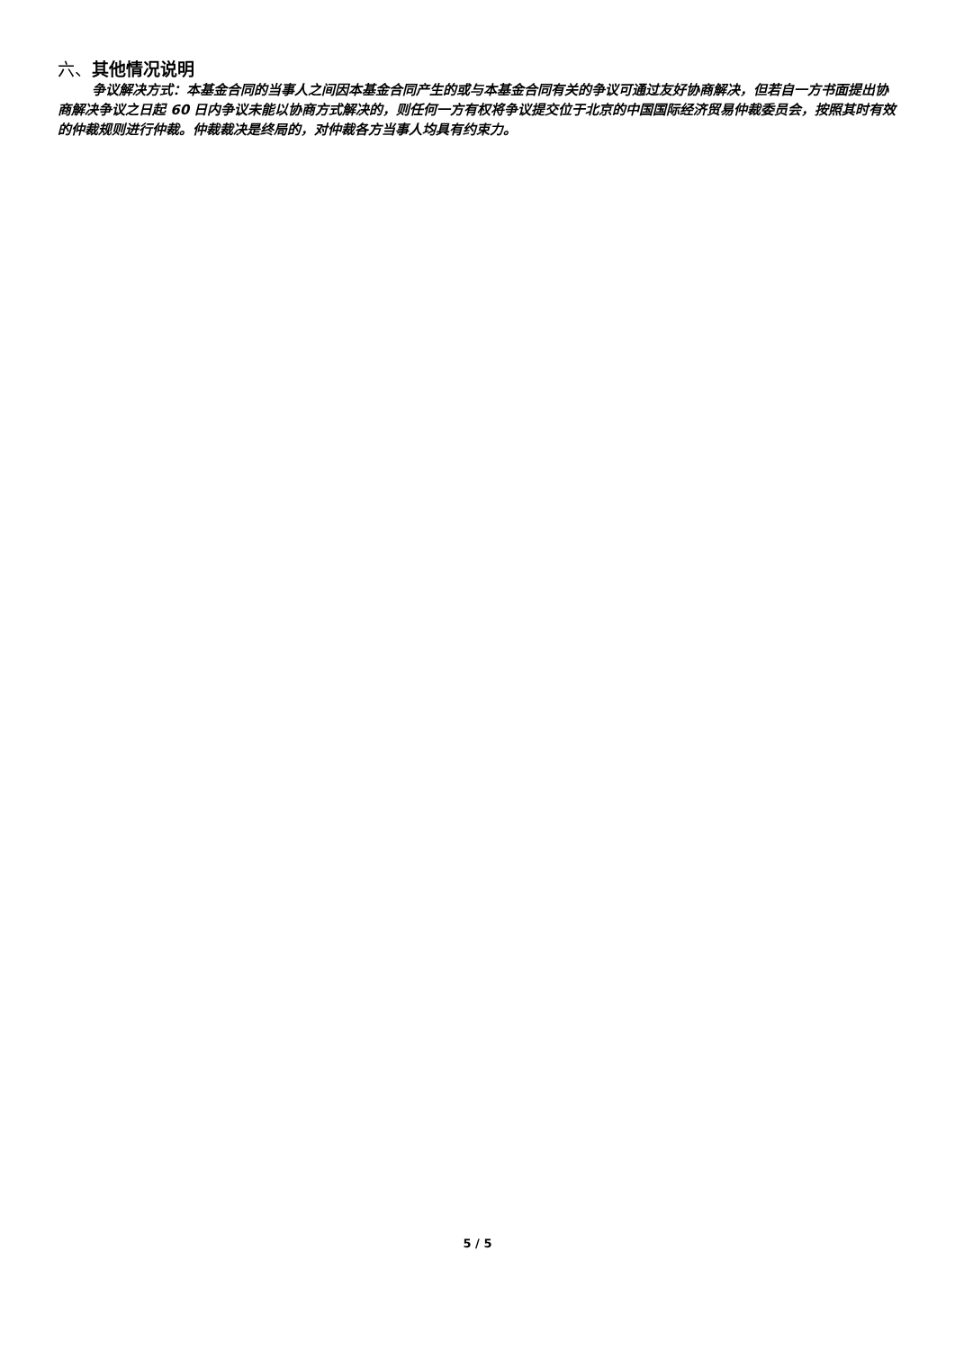六、其他情况说明
争议解决方式：本基金合同的当事人之间因本基金合同产生的或与本基金合同有关的争议可通过友好协商解决，但若自一方书面提出协商解决争议之日起 60 日内争议未能以协商方式解决的，则任何一方有权将争议提交位于北京的中国国际经济贸易仲裁委员会，按照其时有效的仲裁规则进行仲裁。仲裁裁决是终局的，对仲裁各方当事人均具有约束力。
5 / 5